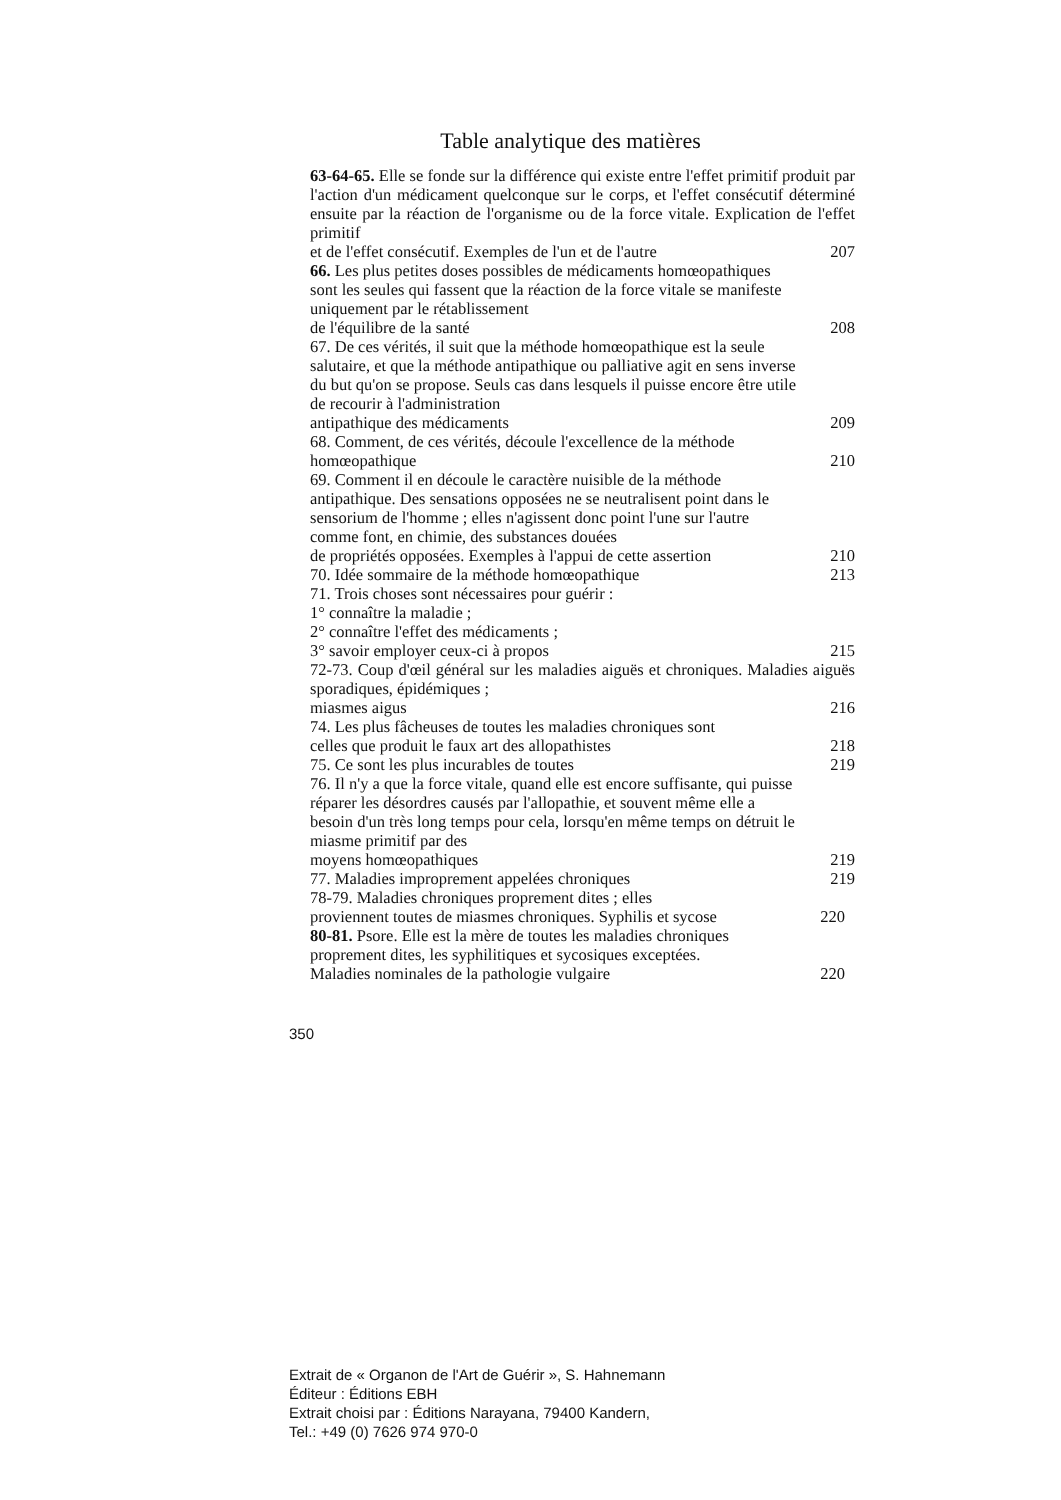Table analytique des matières
63-64-65. Elle se fonde sur la différence qui existe entre l'effet primitif produit par l'action d'un médicament quelconque sur le corps, et l'effet consécutif déterminé ensuite par la réaction de l'organisme ou de la force vitale. Explication de l'effet primitif
et de l'effet consécutif. Exemples de l'un et de l'autre 207
66. Les plus petites doses possibles de médicaments homœopathiques sont les seules qui fassent que la réaction de la force vitale se manifeste uniquement par le rétablissement
de l'équilibre de la santé 208
67. De ces vérités, il suit que la méthode homœopathique est la seule salutaire, et que la méthode antipathique ou palliative agit en sens inverse du but qu'on se propose. Seuls cas dans lesquels il puisse encore être utile de recourir à l'administration
antipathique des médicaments 209
68. Comment, de ces vérités, découle l'excellence de la méthode
homœopathique 210
69. Comment il en découle le caractère nuisible de la méthode antipathique. Des sensations opposées ne se neutralisent point dans le sensorium de l'homme ; elles n'agissent donc point l'une sur l'autre comme font, en chimie, des substances douées
de propriétés opposées. Exemples à l'appui de cette assertion 210
70. Idée sommaire de la méthode homœopathique 213
71. Trois choses sont nécessaires pour guérir :
1° connaître la maladie ;
2° connaître l'effet des médicaments ;
3° savoir employer ceux-ci à propos 215
72-73. Coup d'œil général sur les maladies aiguës et chroniques. Maladies aiguës sporadiques, épidémiques ;
miasmes aigus 216
74. Les plus fâcheuses de toutes les maladies chroniques sont
celles que produit le faux art des allopathistes 218
75. Ce sont les plus incurables de toutes 219
76. Il n'y a que la force vitale, quand elle est encore suffisante, qui puisse réparer les désordres causés par l'allopathie, et souvent même elle a besoin d'un très long temps pour cela, lorsqu'en même temps on détruit le miasme primitif par des
moyens homœopathiques 219
77. Maladies improprement appelées chroniques 219
78-79. Maladies chroniques proprement dites ; elles
proviennent toutes de miasmes chroniques. Syphilis et sycose 220
80-81. Psore. Elle est la mère de toutes les maladies chroniques proprement dites, les syphilitiques et sycosiques exceptées.
Maladies nominales de la pathologie vulgaire 220
350
Extrait de « Organon de l'Art de Guérir », S. Hahnemann
Éditeur : Éditions EBH
Extrait choisi par : Éditions Narayana, 79400 Kandern,
Tel.: +49 (0) 7626 974 970-0